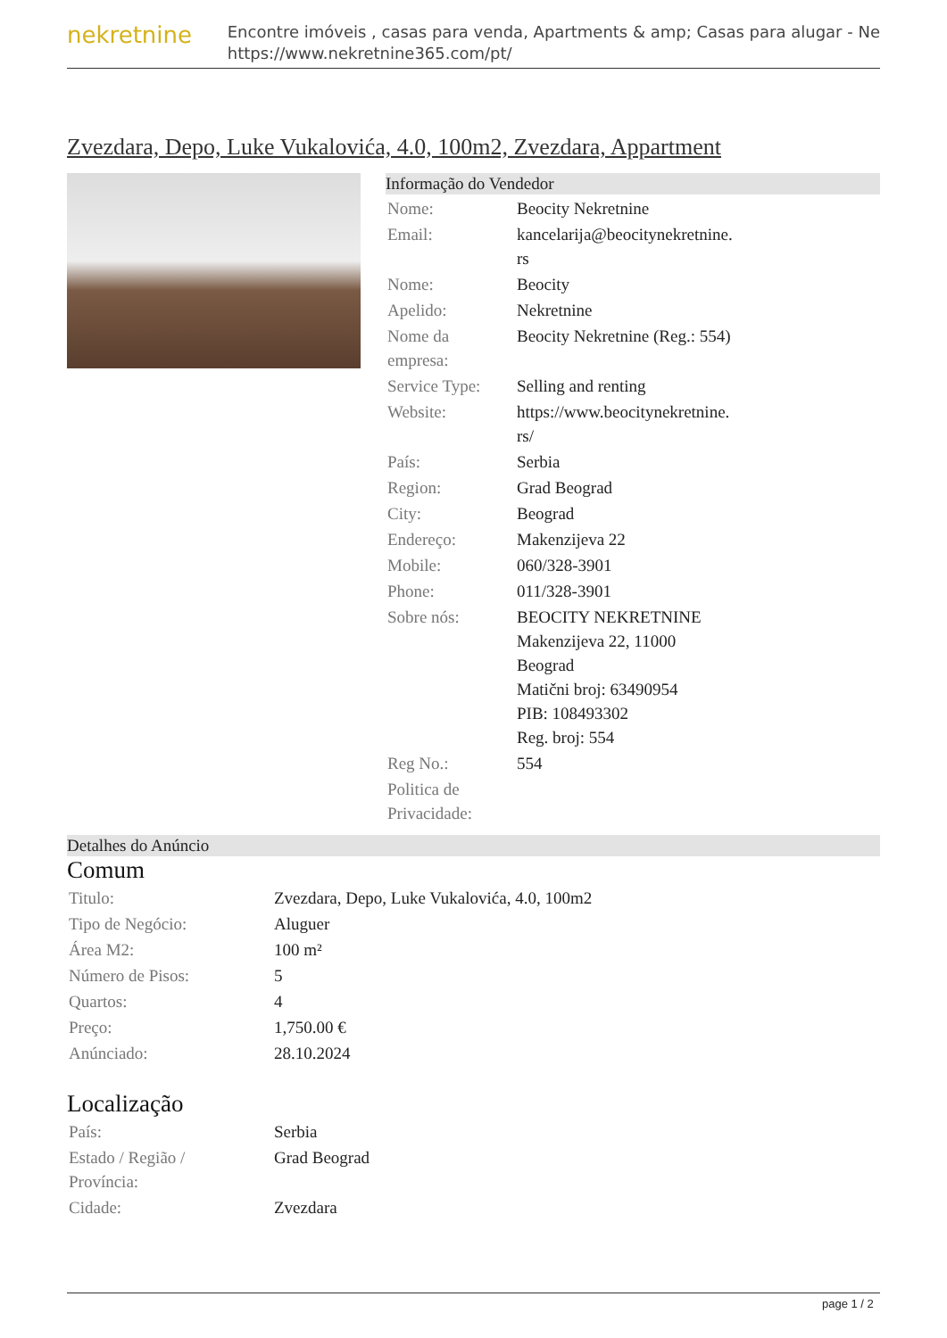nekretnine
Encontre imóveis , casas para venda, Apartments & amp; Casas para alugar - Ne
https://www.nekretnine365.com/pt/
Zvezdara, Depo, Luke Vukalovića, 4.0, 100m2, Zvezdara, Appartment
Informação do Vendedor
| Nome: | Beocity Nekretnine |
| Email: | kancelarija@beocitynekretnine. rs |
| Nome: | Beocity |
| Apelido: | Nekretnine |
| Nome da empresa: | Beocity Nekretnine (Reg.: 554) |
| Service Type: | Selling and renting |
| Website: | https://www.beocitynekretnine. rs/ |
| País: | Serbia |
| Region: | Grad Beograd |
| City: | Beograd |
| Endereço: | Makenzijeva 22 |
| Mobile: | 060/328-3901 |
| Phone: | 011/328-3901 |
| Sobre nós: | BEOCITY NEKRETNINE Makenzijeva 22, 11000 Beograd Matični broj: 63490954 PIB: 108493302 Reg. broj: 554 |
| Reg No.: | 554 |
| Politica de Privacidade: | |
Detalhes do Anúncio
Comum
| Titulo: | Zvezdara, Depo, Luke Vukalovića, 4.0, 100m2 |
| Tipo de Negócio: | Aluguer |
| Área M2: | 100 m² |
| Número de Pisos: | 5 |
| Quartos: | 4 |
| Preço: | 1,750.00 € |
| Anúnciado: | 28.10.2024 |
Localização
| País: | Serbia |
| Estado / Região / Província: | Grad Beograd |
| Cidade: | Zvezdara |
page 1 / 2